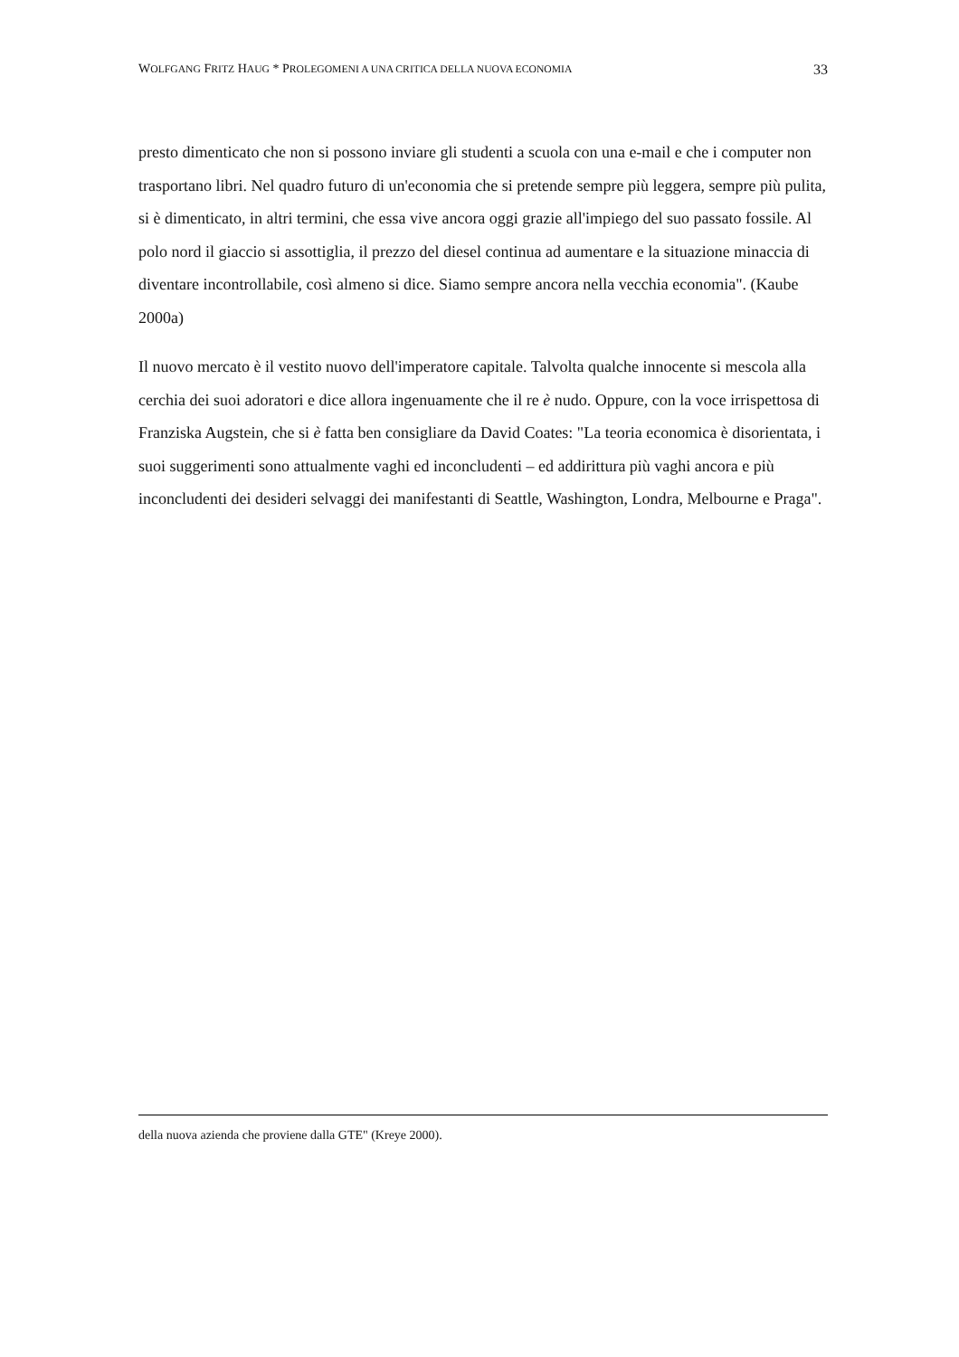WOLFGANG FRITZ HAUG * PROLEGOMENI A UNA CRITICA DELLA NUOVA ECONOMIA 33
presto dimenticato che non si possono inviare gli studenti a scuola con una e-mail e che i computer non trasportano libri. Nel quadro futuro di un'economia che si pretende sempre più leggera, sempre più pulita, si è dimenticato, in altri termini, che essa vive ancora oggi grazie all'impiego del suo passato fossile. Al polo nord il giaccio si assottiglia, il prezzo del diesel continua ad aumentare e la situazione minaccia di diventare incontrollabile, così almeno si dice. Siamo sempre ancora nella vecchia economia". (Kaube 2000a)
Il nuovo mercato è il vestito nuovo dell'imperatore capitale. Talvolta qualche innocente si mescola alla cerchia dei suoi adoratori e dice allora ingenuamente che il re è nudo. Oppure, con la voce irrispettosa di Franziska Augstein, che si è fatta ben consigliare da David Coates: "La teoria economica è disorientata, i suoi suggerimenti sono attualmente vaghi ed inconcludenti – ed addirittura più vaghi ancora e più inconcludenti dei desideri selvaggi dei manifestanti di Seattle, Washington, Londra, Melbourne e Praga".
della nuova azienda che proviene dalla GTE" (Kreye 2000).